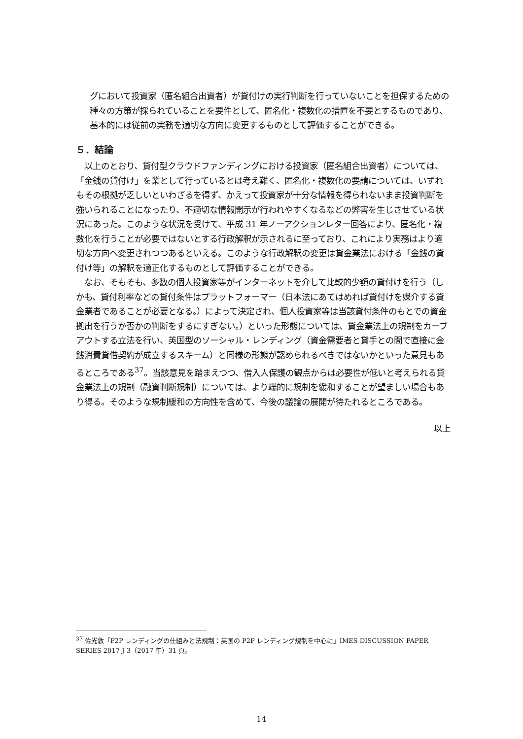グにおいて投資家（匿名組合出資者）が貸付けの実行判断を行っていないことを担保するための種々の方策が採られていることを要件として、匿名化・複数化の措置を不要とするものであり、基本的には従前の実務を適切な方向に変更するものとして評価することができる。
５．結論
　以上のとおり、貸付型クラウドファンディングにおける投資家（匿名組合出資者）については、「金銭の貸付け」を業として行っているとは考え難く、匿名化・複数化の要請については、いずれもその根拠が乏しいといわざるを得ず、かえって投資家が十分な情報を得られないまま投資判断を強いられることになったり、不適切な情報開示が行われやすくなるなどの弊害を生じさせている状況にあった。このような状況を受けて、平成 31 年ノーアクションレター回答により、匿名化・複数化を行うことが必要ではないとする行政解釈が示されるに至っており、これにより実務はより適切な方向へ変更されつつあるといえる。このような行政解釈の変更は貸金業法における「金銭の貸付け等」の解釈を適正化するものとして評価することができる。
　なお、そもそも、多数の個人投資家等がインターネットを介して比較的少額の貸付けを行う（しかも、貸付利率などの貸付条件はプラットフォーマー（日本法にあてはめれば貸付けを媒介する貸金業者であることが必要となる。）によって決定され、個人投資家等は当該貸付条件のもとでの資金拠出を行うか否かの判断をするにすぎない。）といった形態については、貸金業法上の規制をカーブアウトする立法を行い、英国型のソーシャル・レンディング（資金需要者と貸手との間で直接に金銭消費貸借契約が成立するスキーム）と同様の形態が認められるべきではないかといった意見もあるところである<sup>37</sup>。当該意見を踏まえつつ、借入人保護の観点からは必要性が低いと考えられる貸金業法上の規制（融資判断規制）については、より端的に規制を緩和することが望ましい場合もあり得る。そのような規制緩和の方向性を含めて、今後の議論の展開が待たれるところである。
以上
<sup>37</sup> 佐光敦「P2P レンディングの仕組みと法規制：英国の P2P レンディング規制を中心に」IMES DISCUSSION PAPER SERIES 2017-J-3（2017 年）31 頁。
14